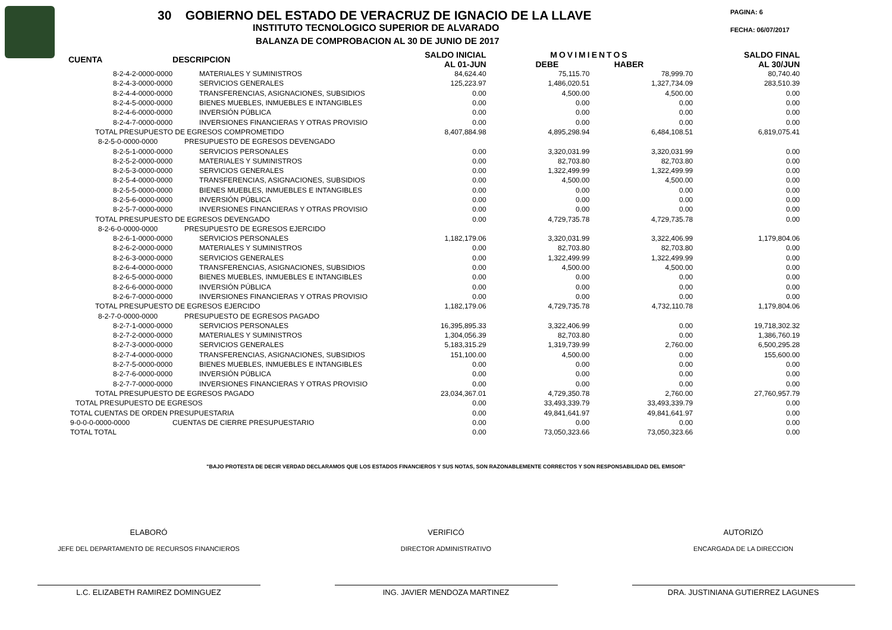30 GOBIERNO DEL ESTADO DE VERACRUZ DE IGNACIO DE LA LLAVE
INSTITUTO TECNOLOGICO SUPERIOR DE ALVARADO
BALANZA DE COMPROBACION AL 30 DE JUNIO DE 2017
PAGINA: 6
FECHA: 06/07/2017
| CUENTA | DESCRIPCION | SALDO INICIAL AL 01-JUN | MOVIMIENTOS DEBE HABER | | SALDO FINAL AL 30/JUN |
| --- | --- | --- | --- | --- | --- |
| 8-2-4-2-0000-0000 | MATERIALES Y SUMINISTROS | 84,624.40 | 75,115.70 | 78,999.70 | 80,740.40 |
| 8-2-4-3-0000-0000 | SERVICIOS GENERALES | 125,223.97 | 1,486,020.51 | 1,327,734.09 | 283,510.39 |
| 8-2-4-4-0000-0000 | TRANSFERENCIAS, ASIGNACIONES, SUBSIDIOS | 0.00 | 4,500.00 | 4,500.00 | 0.00 |
| 8-2-4-5-0000-0000 | BIENES MUEBLES, INMUEBLES E INTANGIBLES | 0.00 | 0.00 | 0.00 | 0.00 |
| 8-2-4-6-0000-0000 | INVERSIÓN PÚBLICA | 0.00 | 0.00 | 0.00 | 0.00 |
| 8-2-4-7-0000-0000 | INVERSIONES FINANCIERAS Y OTRAS PROVISIO | 0.00 | 0.00 | 0.00 | 0.00 |
| TOTAL PRESUPUESTO DE EGRESOS COMPROMETIDO | | 8,407,884.98 | 4,895,298.94 | 6,484,108.51 | 6,819,075.41 |
| 8-2-5-0-0000-0000 | PRESUPUESTO DE EGRESOS DEVENGADO | | | | |
| 8-2-5-1-0000-0000 | SERVICIOS PERSONALES | 0.00 | 3,320,031.99 | 3,320,031.99 | 0.00 |
| 8-2-5-2-0000-0000 | MATERIALES Y SUMINISTROS | 0.00 | 82,703.80 | 82,703.80 | 0.00 |
| 8-2-5-3-0000-0000 | SERVICIOS GENERALES | 0.00 | 1,322,499.99 | 1,322,499.99 | 0.00 |
| 8-2-5-4-0000-0000 | TRANSFERENCIAS, ASIGNACIONES, SUBSIDIOS | 0.00 | 4,500.00 | 4,500.00 | 0.00 |
| 8-2-5-5-0000-0000 | BIENES MUEBLES, INMUEBLES E INTANGIBLES | 0.00 | 0.00 | 0.00 | 0.00 |
| 8-2-5-6-0000-0000 | INVERSIÓN PÚBLICA | 0.00 | 0.00 | 0.00 | 0.00 |
| 8-2-5-7-0000-0000 | INVERSIONES FINANCIERAS Y OTRAS PROVISIO | 0.00 | 0.00 | 0.00 | 0.00 |
| TOTAL PRESUPUESTO DE EGRESOS DEVENGADO | | 0.00 | 4,729,735.78 | 4,729,735.78 | 0.00 |
| 8-2-6-0-0000-0000 | PRESUPUESTO DE EGRESOS EJERCIDO | | | | |
| 8-2-6-1-0000-0000 | SERVICIOS PERSONALES | 1,182,179.06 | 3,320,031.99 | 3,322,406.99 | 1,179,804.06 |
| 8-2-6-2-0000-0000 | MATERIALES Y SUMINISTROS | 0.00 | 82,703.80 | 82,703.80 | 0.00 |
| 8-2-6-3-0000-0000 | SERVICIOS GENERALES | 0.00 | 1,322,499.99 | 1,322,499.99 | 0.00 |
| 8-2-6-4-0000-0000 | TRANSFERENCIAS, ASIGNACIONES, SUBSIDIOS | 0.00 | 4,500.00 | 4,500.00 | 0.00 |
| 8-2-6-5-0000-0000 | BIENES MUEBLES, INMUEBLES E INTANGIBLES | 0.00 | 0.00 | 0.00 | 0.00 |
| 8-2-6-6-0000-0000 | INVERSIÓN PÚBLICA | 0.00 | 0.00 | 0.00 | 0.00 |
| 8-2-6-7-0000-0000 | INVERSIONES FINANCIERAS Y OTRAS PROVISIO | 0.00 | 0.00 | 0.00 | 0.00 |
| TOTAL PRESUPUESTO DE EGRESOS EJERCIDO | | 1,182,179.06 | 4,729,735.78 | 4,732,110.78 | 1,179,804.06 |
| 8-2-7-0-0000-0000 | PRESUPUESTO DE EGRESOS PAGADO | | | | |
| 8-2-7-1-0000-0000 | SERVICIOS PERSONALES | 16,395,895.33 | 3,322,406.99 | 0.00 | 19,718,302.32 |
| 8-2-7-2-0000-0000 | MATERIALES Y SUMINISTROS | 1,304,056.39 | 82,703.80 | 0.00 | 1,386,760.19 |
| 8-2-7-3-0000-0000 | SERVICIOS GENERALES | 5,183,315.29 | 1,319,739.99 | 2,760.00 | 6,500,295.28 |
| 8-2-7-4-0000-0000 | TRANSFERENCIAS, ASIGNACIONES, SUBSIDIOS | 151,100.00 | 4,500.00 | 0.00 | 155,600.00 |
| 8-2-7-5-0000-0000 | BIENES MUEBLES, INMUEBLES E INTANGIBLES | 0.00 | 0.00 | 0.00 | 0.00 |
| 8-2-7-6-0000-0000 | INVERSIÓN PÚBLICA | 0.00 | 0.00 | 0.00 | 0.00 |
| 8-2-7-7-0000-0000 | INVERSIONES FINANCIERAS Y OTRAS PROVISIO | 0.00 | 0.00 | 0.00 | 0.00 |
| TOTAL PRESUPUESTO DE EGRESOS PAGADO | | 23,034,367.01 | 4,729,350.78 | 2,760.00 | 27,760,957.79 |
| TOTAL PRESUPUESTO DE EGRESOS | | 0.00 | 33,493,339.79 | 33,493,339.79 | 0.00 |
| TOTAL CUENTAS DE ORDEN PRESUPUESTARIA | | 0.00 | 49,841,641.97 | 49,841,641.97 | 0.00 |
| 9-0-0-0-0000-0000 | CUENTAS DE CIERRE PRESUPUESTARIO | 0.00 | 0.00 | 0.00 | 0.00 |
| TOTAL TOTAL | | 0.00 | 73,050,323.66 | 73,050,323.66 | 0.00 |
"BAJO PROTESTA DE DECIR VERDAD DECLARAMOS QUE LOS ESTADOS FINANCIEROS Y SUS NOTAS, SON RAZONABLEMENTE CORRECTOS Y SON RESPONSABILIDAD DEL EMISOR"
ELABORÓ
JEFE DEL DEPARTAMENTO DE RECURSOS FINANCIEROS
L.C. ELIZABETH RAMIREZ DOMINGUEZ
VERIFICÓ
DIRECTOR ADMINISTRATIVO
ING. JAVIER MENDOZA MARTINEZ
AUTORIZÓ
ENCARGADA DE LA DIRECCION
DRA. JUSTINIANA GUTIERREZ LAGUNES